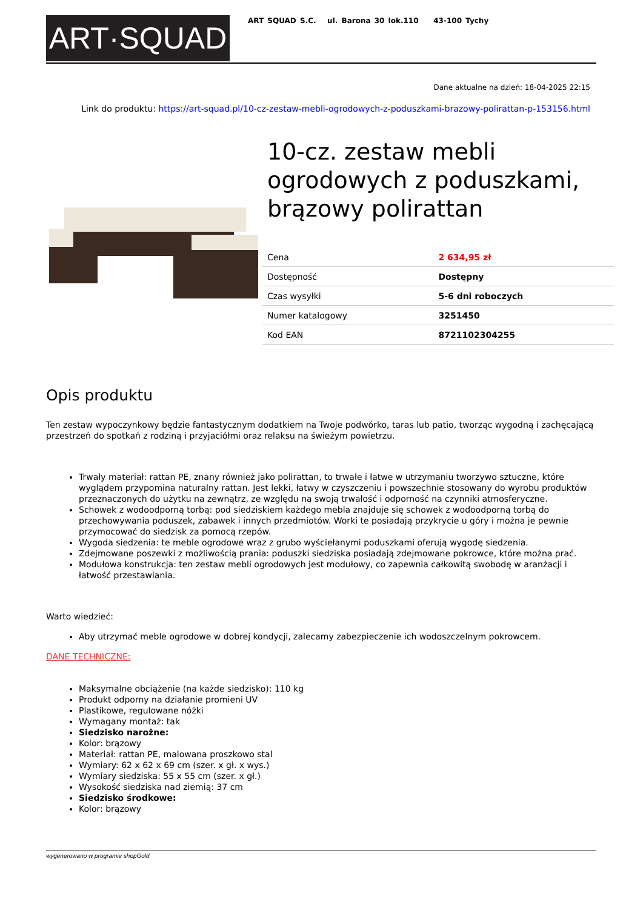ART·SQUAD
ART SQUAD S.C. ul. Barona 30 lok.110 43-100 Tychy
Dane aktualne na dzień: 18-04-2025 22:15
Link do produktu: https://art-squad.pl/10-cz-zestaw-mebli-ogrodowych-z-poduszkami-brazowy-polirattan-p-153156.html
10-cz. zestaw mebli ogrodowych z poduszkami, brązowy polirattan
| Cena | 2 634,95 zł |
| Dostępność | Dostępny |
| Czas wysyłki | 5-6 dni roboczych |
| Numer katalogowy | 3251450 |
| Kod EAN | 8721102304255 |
Opis produktu
Ten zestaw wypoczynkowy będzie fantastycznym dodatkiem na Twoje podwórko, taras lub patio, tworząc wygodną i zachęcającą przestrzeń do spotkań z rodziną i przyjaciółmi oraz relaksu na świeżym powietrzu.
Trwały materiał: rattan PE, znany również jako polirattan, to trwałe i łatwe w utrzymaniu tworzywo sztuczne, które wyglądem przypomina naturalny rattan. Jest lekki, łatwy w czyszczeniu i powszechnie stosowany do wyrobu produktów przeznaczonych do użytku na zewnątrz, ze względu na swoją trwałość i odporność na czynniki atmosferyczne.
Schowek z wodoodporną torbą: pod siedziskiem każdego mebla znajduje się schowek z wodoodporną torbą do przechowywania poduszek, zabawek i innych przedmiotów. Worki te posiadają przykrycie u góry i można je pewnie przymocować do siedzisk za pomocą rzepów.
Wygoda siedzenia: te meble ogrodowe wraz z grubo wyściełanymi poduszkami oferują wygodę siedzenia.
Zdejmowane poszewki z możliwością prania: poduszki siedziska posiadają zdejmowane pokrowce, które można prać.
Modułowa konstrukcja: ten zestaw mebli ogrodowych jest modułowy, co zapewnia całkowitą swobodę w aranżacji i łatwość przestawiania.
Warto wiedzieć:
Aby utrzymać meble ogrodowe w dobrej kondycji, zalecamy zabezpieczenie ich wodoszczelnym pokrowcem.
DANE TECHNICZNE:
Maksymalne obciążenie (na każde siedzisko): 110 kg
Produkt odporny na działanie promieni UV
Plastikowe, regulowane nóżki
Wymagany montaż: tak
Siedzisko narożne:
Kolor: brązowy
Materiał: rattan PE, malowana proszkowo stal
Wymiary: 62 x 62 x 69 cm (szer. x gł. x wys.)
Wymiary siedziska: 55 x 55 cm (szer. x gł.)
Wysokość siedziska nad ziemią: 37 cm
Siedzisko środkowe:
Kolor: brązowy
wygenerowano w programie shopGold